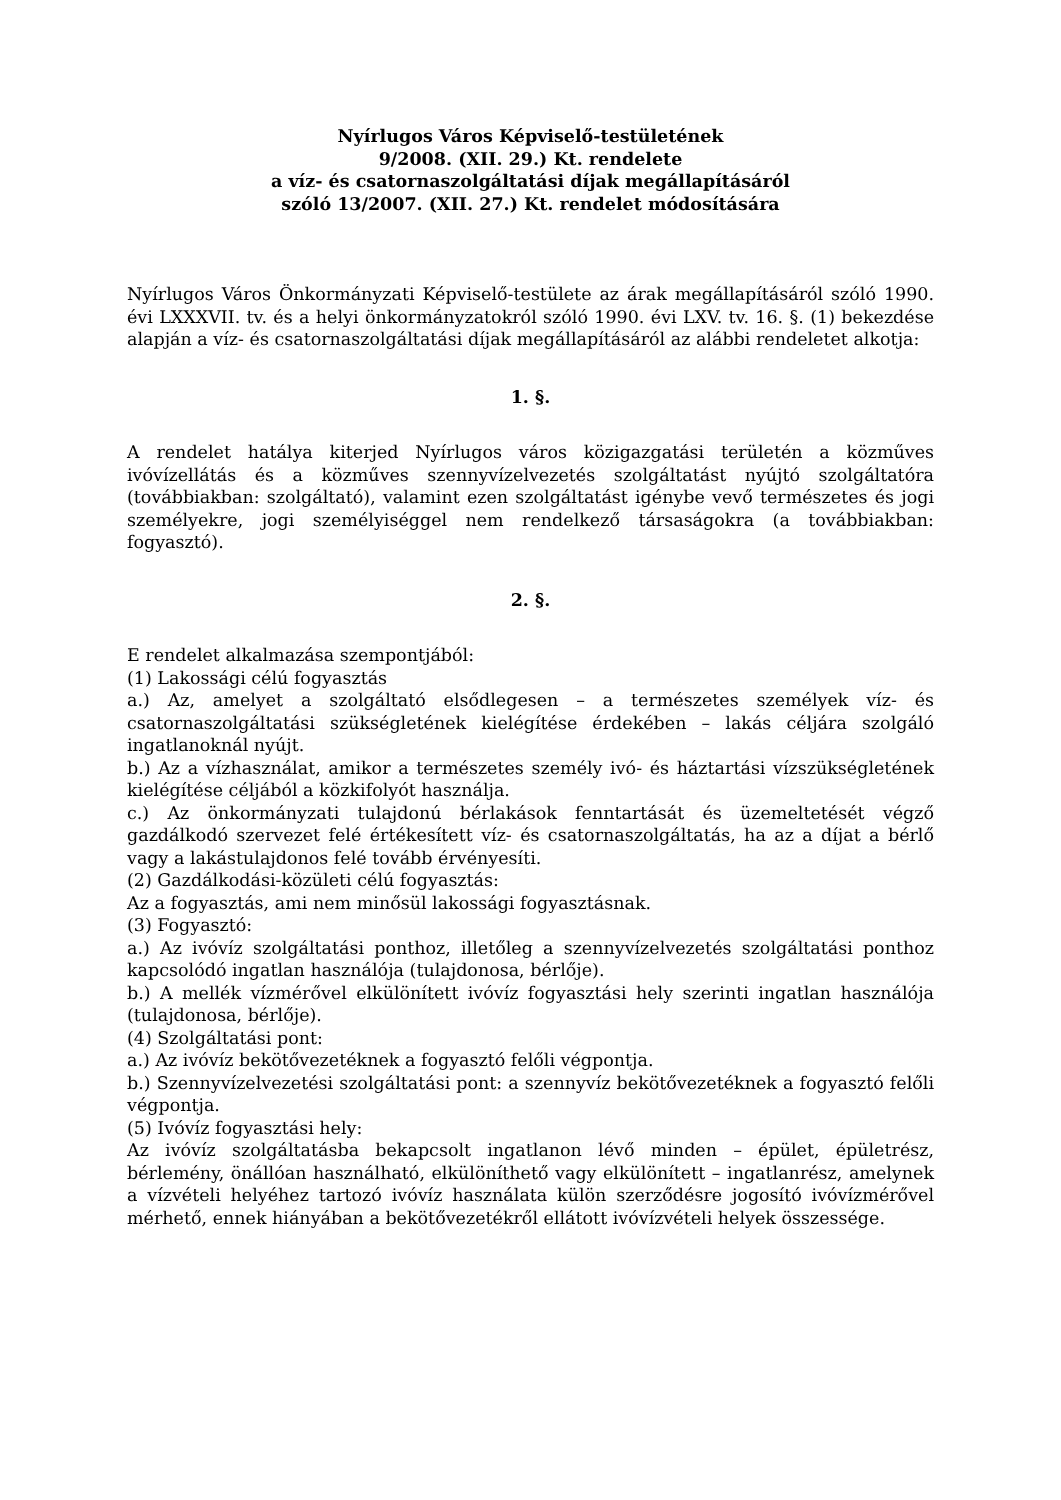Nyírlugos Város Képviselő-testületének
9/2008. (XII. 29.) Kt. rendelete
a víz- és csatornaszolgáltatási díjak megállapításáról
szóló 13/2007. (XII. 27.) Kt. rendelet módosítására
Nyírlugos Város Önkormányzati Képviselő-testülete az árak megállapításáról szóló 1990. évi LXXXVII. tv. és a helyi önkormányzatokról szóló 1990. évi LXV. tv. 16. §. (1) bekezdése alapján a víz- és csatornaszolgáltatási díjak megállapításáról az alábbi rendeletet alkotja:
1. §.
A rendelet hatálya kiterjed Nyírlugos város közigazgatási területén a közműves ivóvízellátás és a közműves szennyvízelvezetés szolgáltatást nyújtó szolgáltatóra (továbbiakban: szolgáltató), valamint ezen szolgáltatást igénybe vevő természetes és jogi személyekre, jogi személyiséggel nem rendelkező társaságokra (a továbbiakban: fogyasztó).
2. §.
E rendelet alkalmazása szempontjából:
(1) Lakossági célú fogyasztás
a.) Az, amelyet a szolgáltató elsődlegesen – a természetes személyek víz- és csatornaszolgáltatási szükségletének kielégítése érdekében – lakás céljára szolgáló ingatlanoknál nyújt.
b.) Az a vízhasználat, amikor a természetes személy ivó- és háztartási vízszükségletének kielégítése céljából a közkifolyót használja.
c.) Az önkormányzati tulajdonú bérlakások fenntartását és üzemeltetését végző gazdálkodó szervezet felé értékesített víz- és csatornaszolgáltatás, ha az a díjat a bérlő vagy a lakástulajdonos felé tovább érvényesíti.
(2) Gazdálkodási-közületi célú fogyasztás:
Az a fogyasztás, ami nem minősül lakossági fogyasztásnak.
(3) Fogyasztó:
a.) Az ivóvíz szolgáltatási ponthoz, illetőleg a szennyvízelvezetés szolgáltatási ponthoz kapcsolódó ingatlan használója (tulajdonosa, bérlője).
b.) A mellék vízmérővel elkülönített ivóvíz fogyasztási hely szerinti ingatlan használója (tulajdonosa, bérlője).
(4) Szolgáltatási pont:
a.) Az ivóvíz bekötővezetéknek a fogyasztó felőli végpontja.
b.) Szennyvízelvezetési szolgáltatási pont: a szennyvíz bekötővezetéknek a fogyasztó felőli végpontja.
(5) Ivóvíz fogyasztási hely:
Az ivóvíz szolgáltatásba bekapcsolt ingatlanon lévő minden – épület, épületrész, bérlemény, önállóan használható, elkülöníthető vagy elkülönített – ingatlanrész, amelynek a vízvételi helyéhez tartozó ivóvíz használata külön szerződésre jogosító ivóvízmérővel mérhető, ennek hiányában a bekötővezetékről ellátott ivóvízvételi helyek összessége.